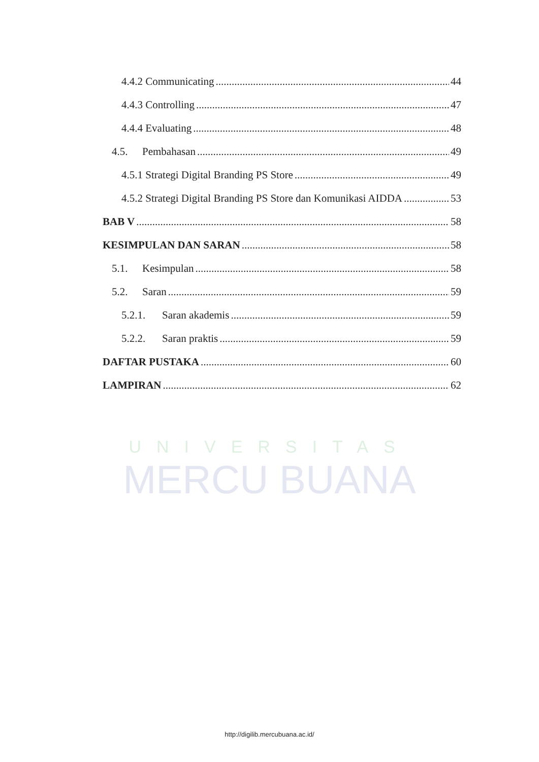UNIVERSITAS
MERCU BUANA
4.4.2 Communicating 44
4.4.3 Controlling 47
4.4.4 Evaluating 48
4.5. Pembahasan 49
4.5.1 Strategi Digital Branding PS Store 49
4.5.2 Strategi Digital Branding PS Store dan Komunikasi AIDDA 53
BAB V 58
KESIMPULAN DAN SARAN 58
5.1. Kesimpulan 58
5.2. Saran 59
5.2.1. Saran akademis 59
5.2.2. Saran praktis 59
DAFTAR PUSTAKA 60
LAMPIRAN 62
http://digilib.mercubuana.ac.id/